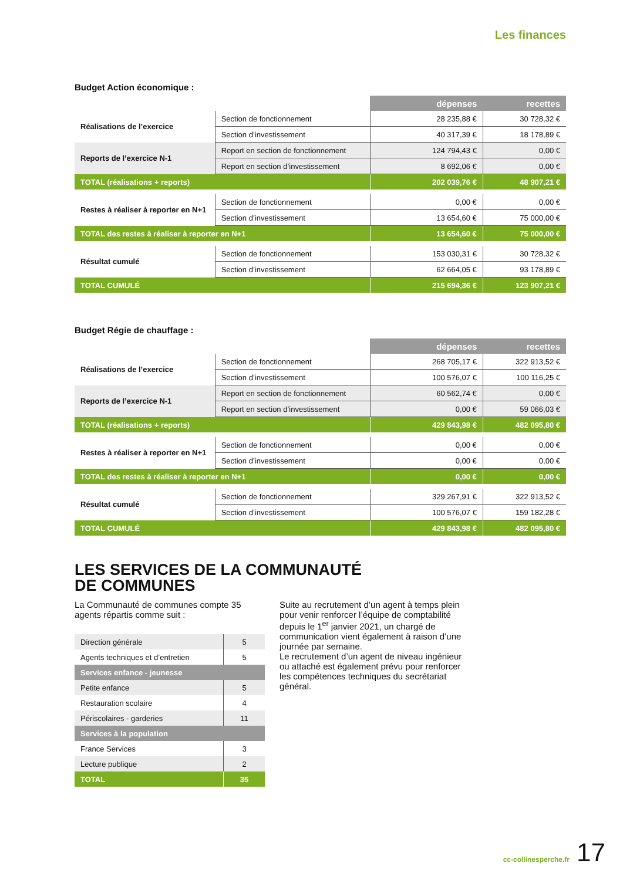Les finances
Budget Action économique :
| | | dépenses | recettes |
| Réalisations de l’exercice | Section de fonctionnement | 28 235,88 € | 30 728,32 € |
| | Section d’investissement | 40 317,39 € | 18 178,89 € |
| Reports de l’exercice N-1 | Report en section de fonctionnement | 124 794,43 € | 0,00 € |
| | Report en section d’investissement | 8 692,06 € | 0,00 € |
| TOTAL (réalisations + reports) | | 202 039,76 € | 48 907,21 € |
| Restes à réaliser à reporter en N+1 | Section de fonctionnement | 0,00 € | 0,00 € |
| | Section d’investissement | 13 654,60 € | 75 000,00 € |
| TOTAL des restes à réaliser à reporter en N+1 | | 13 654,60 € | 75 000,00 € |
| Résultat cumulé | Section de fonctionnement | 153 030,31 € | 30 728,32 € |
| | Section d’investissement | 62 664,05 € | 93 178,89 € |
| TOTAL CUMULÉ | | 215 694,36 € | 123 907,21 € |
Budget Régie de chauffage :
| | | dépenses | recettes |
| Réalisations de l’exercice | Section de fonctionnement | 268 705,17 € | 322 913,52 € |
| | Section d’investissement | 100 576,07 € | 100 116,25 € |
| Reports de l’exercice N-1 | Report en section de fonctionnement | 60 562,74 € | 0,00 € |
| | Report en section d’investissement | 0,00 € | 59 066,03 € |
| TOTAL (réalisations + reports) | | 429 843,98 € | 482 095,80 € |
| Restes à réaliser à reporter en N+1 | Section de fonctionnement | 0,00 € | 0,00 € |
| | Section d’investissement | 0,00 € | 0,00 € |
| TOTAL des restes à réaliser à reporter en N+1 | | 0,00 € | 0,00 € |
| Résultat cumulé | Section de fonctionnement | 329 267,91 € | 322 913,52 € |
| | Section d’investissement | 100 576,07 € | 159 182,28 € |
| TOTAL CUMULÉ | | 429 843,98 € | 482 095,80 € |
LES SERVICES DE LA COMMUNAUTÉ
DE COMMUNES
La Communauté de communes compte 35 agents répartis comme suit :
| Direction générale | 5 |
| Agents techniques et d’entretien | 5 |
| Services enfance - jeunesse | |
| Petite enfance | 5 |
| Restauration scolaire | 4 |
| Périscolaires - garderies | 11 |
| Services à la population | |
| France Services | 3 |
| Lecture publique | 2 |
| TOTAL | 35 |
Suite au recrutement d’un agent à temps plein pour venir renforcer l’équipe de comptabilité depuis le 1<sup>er</sup> janvier 2021, un chargé de communication vient également à raison d’une journée par semaine.
Le recrutement d’un agent de niveau ingénieur ou attaché est également prévu pour renforcer les compétences techniques du secrétariat général.
cc-collinesperche.fr 17